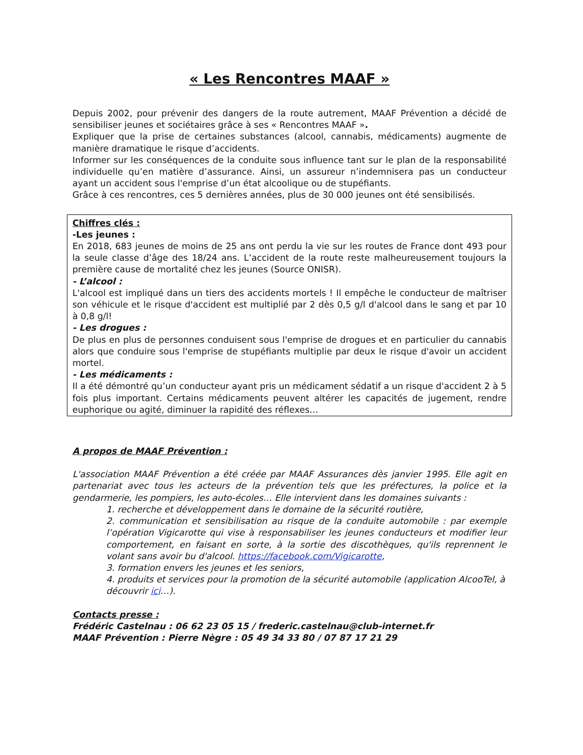« Les Rencontres MAAF »
Depuis 2002, pour prévenir des dangers de la route autrement, MAAF Prévention a décidé de sensibiliser jeunes et sociétaires grâce à ses « Rencontres MAAF ».
Expliquer que la prise de certaines substances (alcool, cannabis, médicaments) augmente de manière dramatique le risque d’accidents.
Informer sur les conséquences de la conduite sous influence tant sur le plan de la responsabilité individuelle qu’en matière d’assurance. Ainsi, un assureur n’indemnisera pas un conducteur ayant un accident sous l'emprise d’un état alcoolique ou de stupéfiants.
Grâce à ces rencontres, ces 5 dernières années, plus de 30 000 jeunes ont été sensibilisés.
Chiffres clés :
-Les jeunes :
En 2018, 683 jeunes de moins de 25 ans ont perdu la vie sur les routes de France dont 493 pour la seule classe d’âge des 18/24 ans. L’accident de la route reste malheureusement toujours la première cause de mortalité chez les jeunes (Source ONISR).
- L’alcool :
L'alcool est impliqué dans un tiers des accidents mortels ! Il empêche le conducteur de maîtriser son véhicule et le risque d'accident est multiplié par 2 dès 0,5 g/l d'alcool dans le sang et par 10 à 0,8 g/l!
- Les drogues :
De plus en plus de personnes conduisent sous l'emprise de drogues et en particulier du cannabis alors que conduire sous l'emprise de stupéfiants multiplie par deux le risque d'avoir un accident mortel.
- Les médicaments :
Il a été démontré qu’un conducteur ayant pris un médicament sédatif a un risque d'accident 2 à 5 fois plus important. Certains médicaments peuvent altérer les capacités de jugement, rendre euphorique ou agité, diminuer la rapidité des réflexes…
A propos de MAAF Prévention :
L'association MAAF Prévention a été créée par MAAF Assurances dès janvier 1995. Elle agit en partenariat avec tous les acteurs de la prévention tels que les préfectures, la police et la gendarmerie, les pompiers, les auto-écoles… Elle intervient dans les domaines suivants :
1. recherche et développement dans le domaine de la sécurité routière,
2. communication et sensibilisation au risque de la conduite automobile : par exemple l’opération Vigicarotte qui vise à responsabiliser les jeunes conducteurs et modifier leur comportement, en faisant en sorte, à la sortie des discothèques, qu'ils reprennent le volant sans avoir bu d'alcool. https://facebook.com/Vigicarotte,
3. formation envers les jeunes et les seniors,
4. produits et services pour la promotion de la sécurité automobile (application AlcooTel, à découvrir ici…).
Contacts presse :
Frédéric Castelnau : 06 62 23 05 15 / frederic.castelnau@club-internet.fr
MAAF Prévention : Pierre Nègre : 05 49 34 33 80 / 07 87 17 21 29